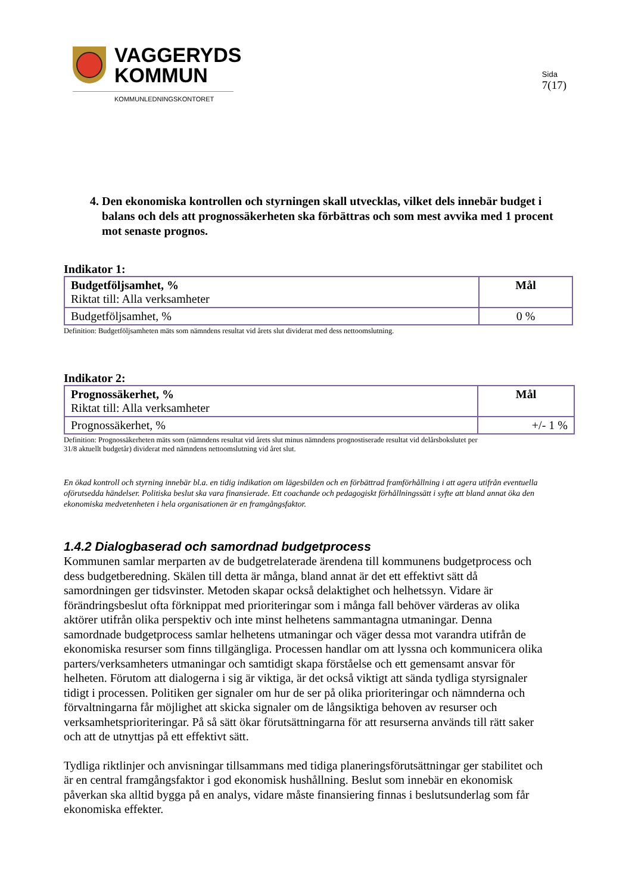VAGGERYDS
KOMMUN
KOMMUNLEDNINGSKONTORET
Sida
7(17)
4. Den ekonomiska kontrollen och styrningen skall utvecklas, vilket dels innebär budget i balans och dels att prognossäkerheten ska förbättras och som mest avvika med 1 procent mot senaste prognos.
Indikator 1:
| Budgetföljsamhet, % Riktat till: Alla verksamheter | Mål |
| Budgetföljsamhet, % | 0 % |
Definition: Budgetföljsamheten mäts som nämndens resultat vid årets slut dividerat med dess nettoomslutning.
Indikator 2:
| Prognossäkerhet, % Riktat till: Alla verksamheter | Mål |
| Prognossäkerhet, % | +/- 1 % |
Definition: Prognossäkerheten mäts som (nämndens resultat vid årets slut minus nämndens prognostiserade resultat vid delårsbokslutet per
31/8 aktuellt budgetår) dividerat med nämndens nettoomslutning vid året slut.
En ökad kontroll och styrning innebär bl.a. en tidig indikation om lägesbilden och en förbättrad framförhållning i att agera utifrån eventuella oförutsedda händelser. Politiska beslut ska vara finansierade. Ett coachande och pedagogiskt förhållningssätt i syfte att bland annat öka den ekonomiska medvetenheten i hela organisationen är en framgångsfaktor.
1.4.2 Dialogbaserad och samordnad budgetprocess
Kommunen samlar merparten av de budgetrelaterade ärendena till kommunens budgetprocess och dess budgetberedning. Skälen till detta är många, bland annat är det ett effektivt sätt då samordningen ger tidsvinster. Metoden skapar också delaktighet och helhetssyn. Vidare är förändringsbeslut ofta förknippat med prioriteringar som i många fall behöver värderas av olika aktörer utifrån olika perspektiv och inte minst helhetens sammantagna utmaningar. Denna samordnade budgetprocess samlar helhetens utmaningar och väger dessa mot varandra utifrån de ekonomiska resurser som finns tillgängliga. Processen handlar om att lyssna och kommunicera olika parters/verksamheters utmaningar och samtidigt skapa förståelse och ett gemensamt ansvar för helheten. Förutom att dialogerna i sig är viktiga, är det också viktigt att sända tydliga styrsignaler tidigt i processen. Politiken ger signaler om hur de ser på olika prioriteringar och nämnderna och förvaltningarna får möjlighet att skicka signaler om de långsiktiga behoven av resurser och verksamhetsprioriteringar. På så sätt ökar förutsättningarna för att resurserna används till rätt saker och att de utnyttjas på ett effektivt sätt.
Tydliga riktlinjer och anvisningar tillsammans med tidiga planeringsförutsättningar ger stabilitet och är en central framgångsfaktor i god ekonomisk hushållning. Beslut som innebär en ekonomisk påverkan ska alltid bygga på en analys, vidare måste finansiering finnas i beslutsunderlag som får ekonomiska effekter.